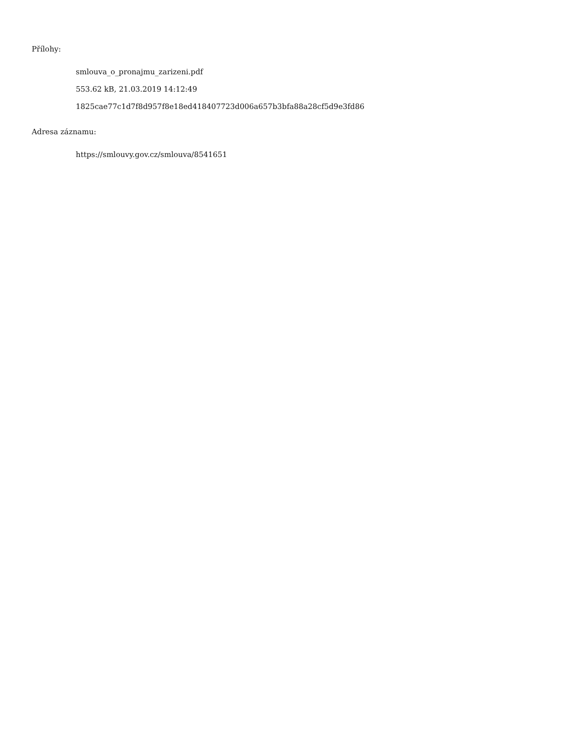Přílohy:
smlouva_o_pronajmu_zarizeni.pdf
553.62 kB, 21.03.2019 14:12:49
1825cae77c1d7f8d957f8e18ed418407723d006a657b3bfa88a28cf5d9e3fd86
Adresa záznamu:
https://smlouvy.gov.cz/smlouva/8541651